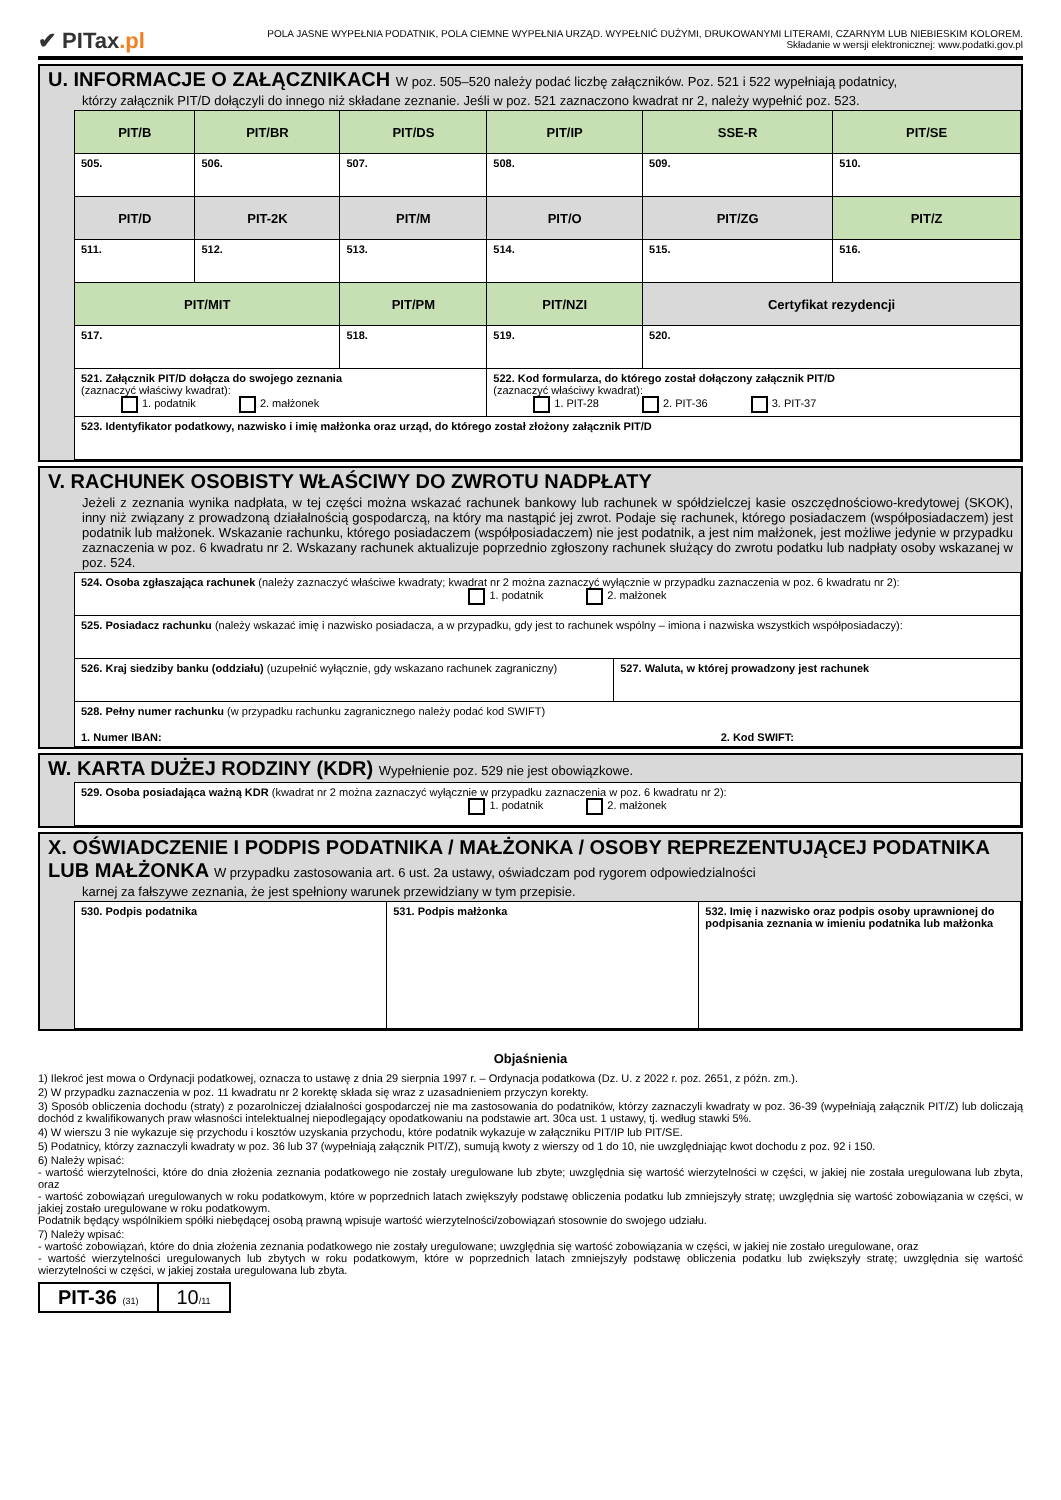✔ PITax.pl
POLA JASNE WYPEŁNIA PODATNIK, POLA CIEMNE WYPEŁNIA URZĄD. WYPEŁNIĆ DUŻYMI, DRUKOWANYMI LITERAMI, CZARNYM LUB NIEBIESKIM KOLOREM.
Składanie w wersji elektronicznej: www.podatki.gov.pl
U. INFORMACJE O ZAŁĄCZNIKACH W poz. 505–520 należy podać liczbę załączników. Poz. 521 i 522 wypełniają podatnicy,
którzy załącznik PIT/D dołączyli do innego niż składane zeznanie. Jeśli w poz. 521 zaznaczono kwadrat nr 2, należy wypełnić poz. 523.
| PIT/B | PIT/BR | PIT/DS | PIT/IP | SSE-R | PIT/SE |
| 505. | 506. | 507. | 508. | 509. | 510. |
| PIT/D | PIT-2K | PIT/M | PIT/O | PIT/ZG | PIT/Z |
| 511. | 512. | 513. | 514. | 515. | 516. |
| PIT/MIT | | PIT/PM | PIT/NZI | Certyfikat rezydencji | |
| 517. | | 518. | 519. | 520. | |
| 521. Załącznik PIT/D dołącza do swojego zeznania (zaznaczyć właściwy kwadrat): 1. podatnik 2. małżonek | | | 522. Kod formularza, do którego został dołączony załącznik PIT/D (zaznaczyć właściwy kwadrat): 1. PIT-28 2. PIT-36 3. PIT-37 | | |
| 523. Identyfikator podatkowy, nazwisko i imię małżonka oraz urząd, do którego został złożony załącznik PIT/D | | | | | |
V. RACHUNEK OSOBISTY WŁAŚCIWY DO ZWROTU NADPŁATY
Jeżeli z zeznania wynika nadpłata, w tej części można wskazać rachunek bankowy lub rachunek w spółdzielczej kasie oszczędnościowo-kredytowej (SKOK), inny niż związany z prowadzoną działalnością gospodarczą, na który ma nastąpić jej zwrot. Podaje się rachunek, którego posiadaczem (współposiadaczem) jest podatnik lub małżonek. Wskazanie rachunku, którego posiadaczem (współposiadaczem) nie jest podatnik, a jest nim małżonek, jest możliwe jedynie w przypadku zaznaczenia w poz. 6 kwadratu nr 2. Wskazany rachunek aktualizuje poprzednio zgłoszony rachunek służący do zwrotu podatku lub nadpłaty osoby wskazanej w poz. 524.
| 524. Osoba zgłaszająca rachunek (należy zaznaczyć właściwe kwadraty; kwadrat nr 2 można zaznaczyć wyłącznie w przypadku zaznaczenia w poz. 6 kwadratu nr 2): 1. podatnik 2. małżonek | |
| 525. Posiadacz rachunku (należy wskazać imię i nazwisko posiadacza, a w przypadku, gdy jest to rachunek wspólny – imiona i nazwiska wszystkich współposiadaczy): | |
| 526. Kraj siedziby banku (oddziału) (uzupełnić wyłącznie, gdy wskazano rachunek zagraniczny) | 527. Waluta, w której prowadzony jest rachunek |
| 528. Pełny numer rachunku (w przypadku rachunku zagranicznego należy podać kod SWIFT) 1. Numer IBAN: 2. Kod SWIFT: | |
W. KARTA DUŻEJ RODZINY (KDR) Wypełnienie poz. 529 nie jest obowiązkowe.
| 529. Osoba posiadająca ważną KDR (kwadrat nr 2 można zaznaczyć wyłącznie w przypadku zaznaczenia w poz. 6 kwadratu nr 2): 1. podatnik 2. małżonek |
X. OŚWIADCZENIE I PODPIS PODATNIKA / MAŁŻONKA / OSOBY REPREZENTUJĄCEJ PODATNIKA LUB MAŁŻONKA W przypadku zastosowania art. 6 ust. 2a ustawy, oświadczam pod rygorem odpowiedzialności
karnej za fałszywe zeznania, że jest spełniony warunek przewidziany w tym przepisie.
| 530. Podpis podatnika | 531. Podpis małżonka | 532. Imię i nazwisko oraz podpis osoby uprawnionej do podpisania zeznania w imieniu podatnika lub małżonka |
Objaśnienia
1) Ilekroć jest mowa o Ordynacji podatkowej, oznacza to ustawę z dnia 29 sierpnia 1997 r. – Ordynacja podatkowa (Dz. U. z 2022 r. poz. 2651, z późn. zm.).
2) W przypadku zaznaczenia w poz. 11 kwadratu nr 2 korektę składa się wraz z uzasadnieniem przyczyn korekty.
3) Sposób obliczenia dochodu (straty) z pozarolniczej działalności gospodarczej nie ma zastosowania do podatników, którzy zaznaczyli kwadraty w poz. 36-39 (wypełniają załącznik PIT/Z) lub doliczają dochód z kwalifikowanych praw własności intelektualnej niepodlegający opodatkowaniu na podstawie art. 30ca ust. 1 ustawy, tj. według stawki 5%.
4) W wierszu 3 nie wykazuje się przychodu i kosztów uzyskania przychodu, które podatnik wykazuje w załączniku PIT/IP lub PIT/SE.
5) Podatnicy, którzy zaznaczyli kwadraty w poz. 36 lub 37 (wypełniają załącznik PIT/Z), sumują kwoty z wierszy od 1 do 10, nie uwzględniając kwot dochodu z poz. 92 i 150.
6) Należy wpisać:
- wartość wierzytelności, które do dnia złożenia zeznania podatkowego nie zostały uregulowane lub zbyte; uwzględnia się wartość wierzytelności w części, w jakiej nie została uregulowana lub zbyta, oraz
- wartość zobowiązań uregulowanych w roku podatkowym, które w poprzednich latach zwiększyły podstawę obliczenia podatku lub zmniejszyły stratę; uwzględnia się wartość zobowiązania w części, w jakiej zostało uregulowane w roku podatkowym.
Podatnik będący wspólnikiem spółki niebędącej osobą prawną wpisuje wartość wierzytelności/zobowiązań stosownie do swojego udziału.
7) Należy wpisać:
- wartość zobowiązań, które do dnia złożenia zeznania podatkowego nie zostały uregulowane; uwzględnia się wartość zobowiązania w części, w jakiej nie zostało uregulowane, oraz
- wartość wierzytelności uregulowanych lub zbytych w roku podatkowym, które w poprzednich latach zmniejszyły podstawę obliczenia podatku lub zwiększyły stratę; uwzględnia się wartość wierzytelności w części, w jakiej została uregulowana lub zbyta.
PIT-36 (31)
10/11